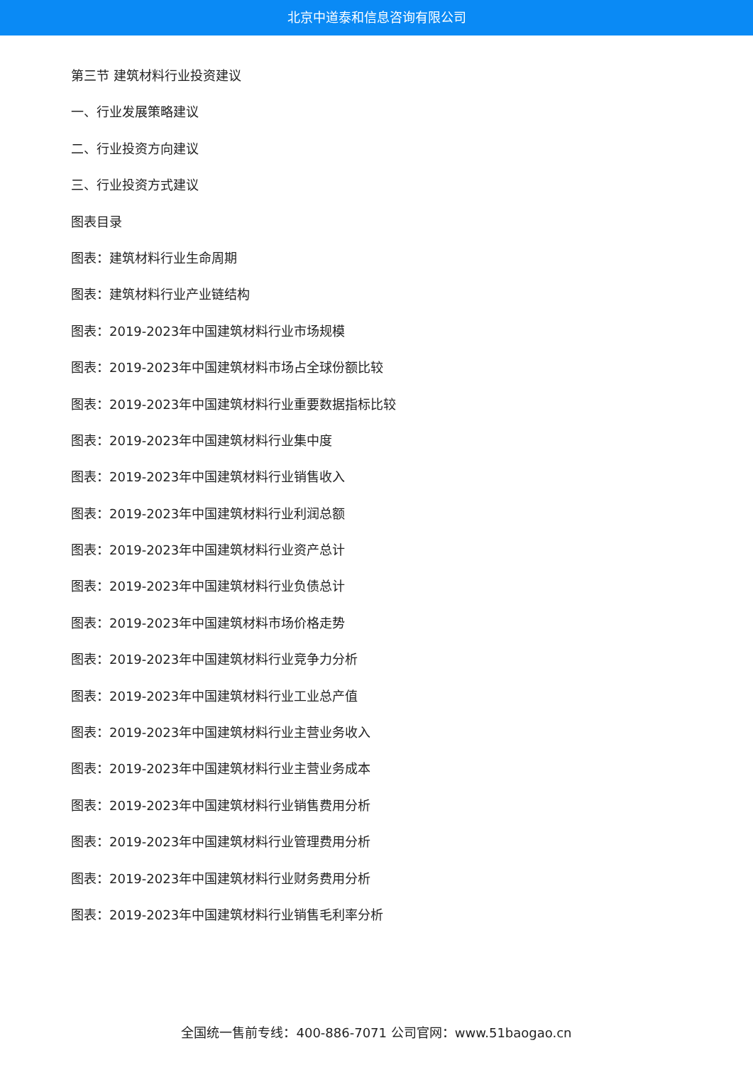北京中道泰和信息咨询有限公司
第三节 建筑材料行业投资建议
一、行业发展策略建议
二、行业投资方向建议
三、行业投资方式建议
图表目录
图表：建筑材料行业生命周期
图表：建筑材料行业产业链结构
图表：2019-2023年中国建筑材料行业市场规模
图表：2019-2023年中国建筑材料市场占全球份额比较
图表：2019-2023年中国建筑材料行业重要数据指标比较
图表：2019-2023年中国建筑材料行业集中度
图表：2019-2023年中国建筑材料行业销售收入
图表：2019-2023年中国建筑材料行业利润总额
图表：2019-2023年中国建筑材料行业资产总计
图表：2019-2023年中国建筑材料行业负债总计
图表：2019-2023年中国建筑材料市场价格走势
图表：2019-2023年中国建筑材料行业竞争力分析
图表：2019-2023年中国建筑材料行业工业总产值
图表：2019-2023年中国建筑材料行业主营业务收入
图表：2019-2023年中国建筑材料行业主营业务成本
图表：2019-2023年中国建筑材料行业销售费用分析
图表：2019-2023年中国建筑材料行业管理费用分析
图表：2019-2023年中国建筑材料行业财务费用分析
图表：2019-2023年中国建筑材料行业销售毛利率分析
全国统一售前专线：400-886-7071 公司官网：www.51baogao.cn